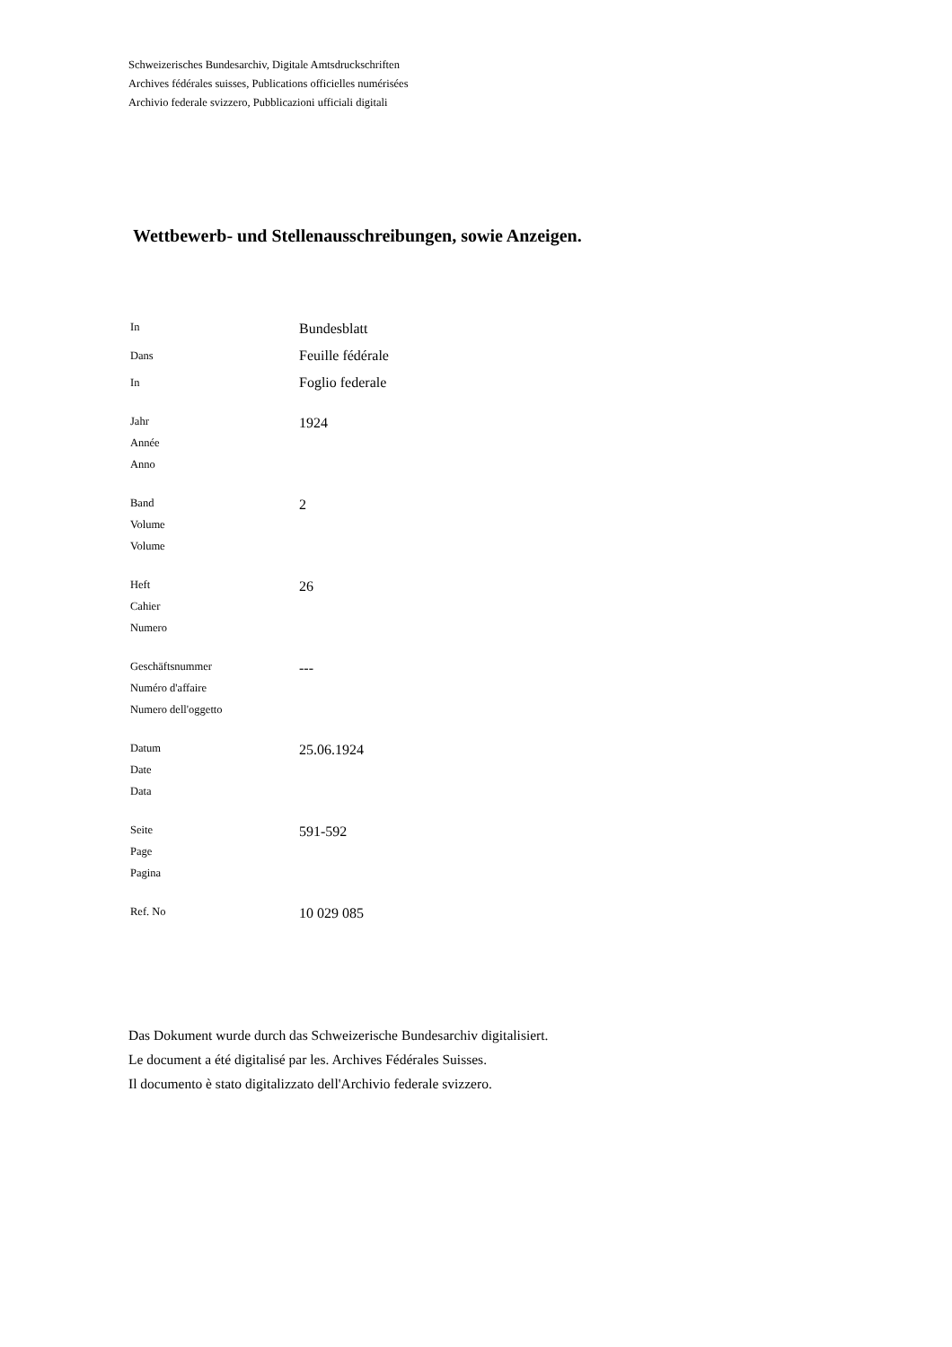Schweizerisches Bundesarchiv, Digitale Amtsdruckschriften
Archives fédérales suisses, Publications officielles numérisées
Archivio federale svizzero, Pubblicazioni ufficiali digitali
Wettbewerb- und Stellenausschreibungen, sowie Anzeigen.
| In | Bundesblatt |
| Dans | Feuille fédérale |
| In | Foglio federale |
| Jahr Année Anno | 1924 |
| Band Volume Volume | 2 |
| Heft Cahier Numero | 26 |
| Geschäftsnummer Numéro d'affaire Numero dell'oggetto | --- |
| Datum Date Data | 25.06.1924 |
| Seite Page Pagina | 591-592 |
| Ref. No | 10 029 085 |
Das Dokument wurde durch das Schweizerische Bundesarchiv digitalisiert.
Le document a été digitalisé par les. Archives Fédérales Suisses.
Il documento è stato digitalizzato dell'Archivio federale svizzero.